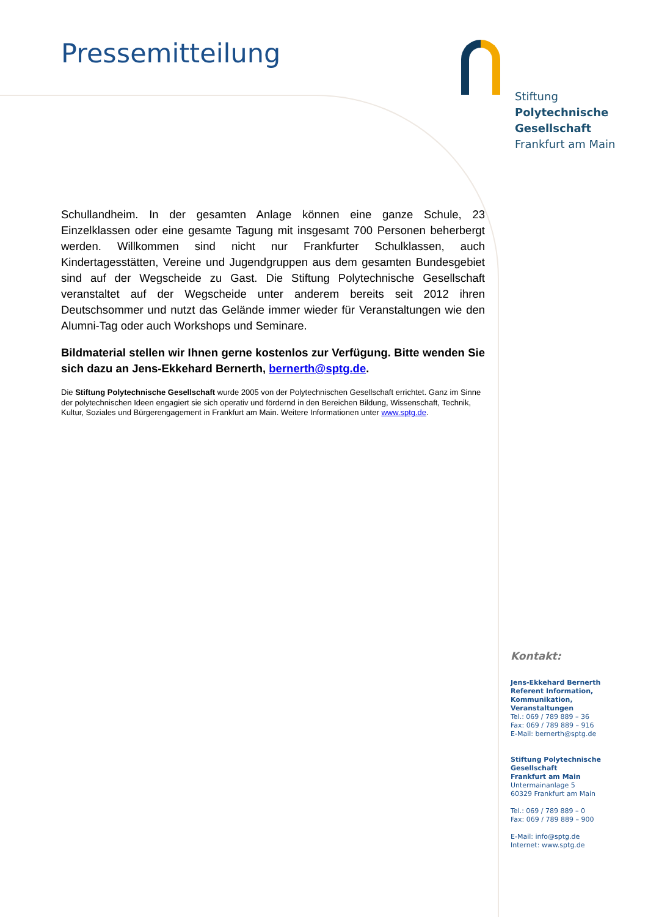Pressemitteilung
Stiftung
Polytechnische
Gesellschaft
Frankfurt am Main
Schullandheim. In der gesamten Anlage können eine ganze Schule, 23 Einzelklassen oder eine gesamte Tagung mit insgesamt 700 Personen beherbergt werden. Willkommen sind nicht nur Frankfurter Schulklassen, auch Kindertagesstätten, Vereine und Jugendgruppen aus dem gesamten Bundesgebiet sind auf der Wegscheide zu Gast. Die Stiftung Polytechnische Gesellschaft veranstaltet auf der Wegscheide unter anderem bereits seit 2012 ihren Deutschsommer und nutzt das Gelände immer wieder für Veranstaltungen wie den Alumni-Tag oder auch Workshops und Seminare.
Bildmaterial stellen wir Ihnen gerne kostenlos zur Verfügung. Bitte wenden Sie sich dazu an Jens-Ekkehard Bernerth, bernerth@sptg.de.
Die Stiftung Polytechnische Gesellschaft wurde 2005 von der Polytechnischen Gesellschaft errichtet. Ganz im Sinne der polytechnischen Ideen engagiert sie sich operativ und fördernd in den Bereichen Bildung, Wissenschaft, Technik, Kultur, Soziales und Bürgerengagement in Frankfurt am Main. Weitere Informationen unter www.sptg.de.
Kontakt:
Jens-Ekkehard Bernerth
Referent Information, Kommunikation,
Veranstaltungen
Tel.: 069 / 789 889 – 36
Fax: 069 / 789 889 – 916
E-Mail: bernerth@sptg.de
Stiftung Polytechnische Gesellschaft
Frankfurt am Main
Untermainanlage 5
60329 Frankfurt am Main
Tel.: 069 / 789 889 – 0
Fax: 069 / 789 889 – 900
E-Mail: info@sptg.de
Internet: www.sptg.de